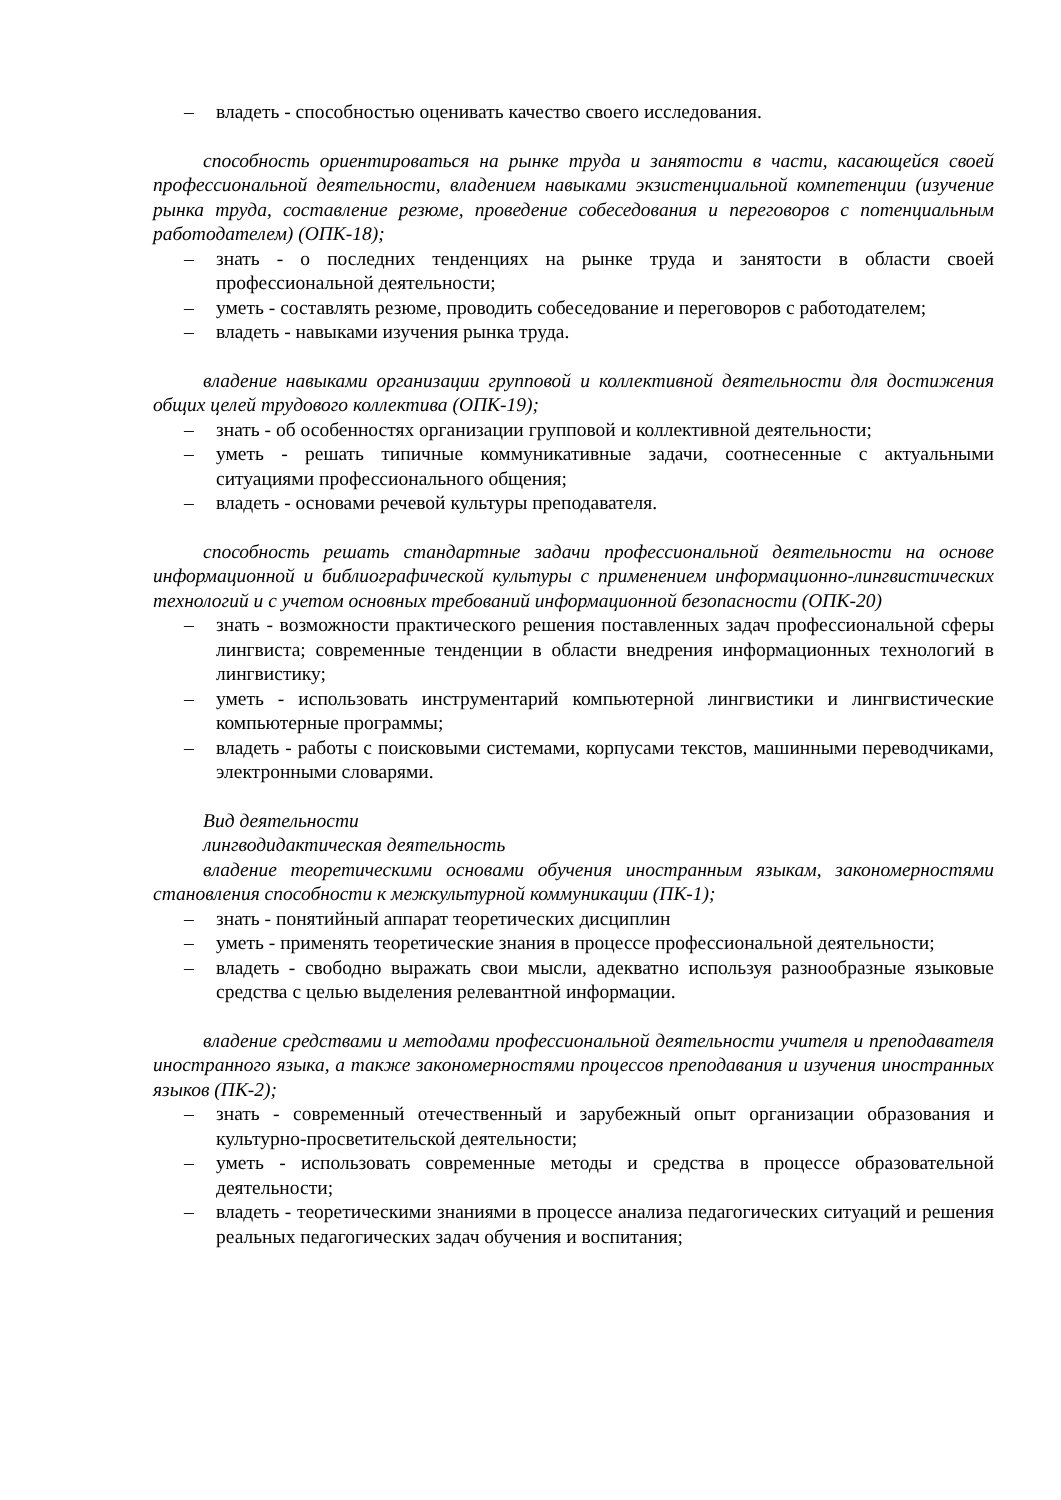– владеть - способностью оценивать качество своего исследования.
способность ориентироваться на рынке труда и занятости в части, касающейся своей профессиональной деятельности, владением навыками экзистенциальной компетенции (изучение рынка труда, составление резюме, проведение собеседования и переговоров с потенциальным работодателем) (ОПК-18);
– знать - о последних тенденциях на рынке труда и занятости в области своей профессиональной деятельности;
– уметь - составлять резюме, проводить собеседование и переговоров с работодателем;
– владеть - навыками изучения рынка труда.
владение навыками организации групповой и коллективной деятельности для достижения общих целей трудового коллектива (ОПК-19);
– знать - об особенностях организации групповой и коллективной деятельности;
– уметь - решать типичные коммуникативные задачи, соотнесенные с актуальными ситуациями профессионального общения;
– владеть - основами речевой культуры преподавателя.
способность решать стандартные задачи профессиональной деятельности на основе информационной и библиографической культуры с применением информационно-лингвистических технологий и с учетом основных требований информационной безопасности (ОПК-20)
– знать - возможности практического решения поставленных задач профессиональной сферы лингвиста; современные тенденции в области внедрения информационных технологий в лингвистику;
– уметь - использовать инструментарий компьютерной лингвистики и лингвистические компьютерные программы;
– владеть - работы с поисковыми системами, корпусами текстов, машинными переводчиками, электронными словарями.
Вид деятельности
лингводидактическая деятельность
владение теоретическими основами обучения иностранным языкам, закономерностями становления способности к межкультурной коммуникации (ПК-1);
– знать - понятийный аппарат теоретических дисциплин
– уметь - применять теоретические знания в процессе профессиональной деятельности;
– владеть - свободно выражать свои мысли, адекватно используя разнообразные языковые средства с целью выделения релевантной информации.
владение средствами и методами профессиональной деятельности учителя и преподавателя иностранного языка, а также закономерностями процессов преподавания и изучения иностранных языков (ПК-2);
– знать - современный отечественный и зарубежный опыт организации образования и культурно-просветительской деятельности;
– уметь - использовать современные методы и средства в процессе образовательной деятельности;
– владеть - теоретическими знаниями в процессе анализа педагогических ситуаций и решения реальных педагогических задач обучения и воспитания;